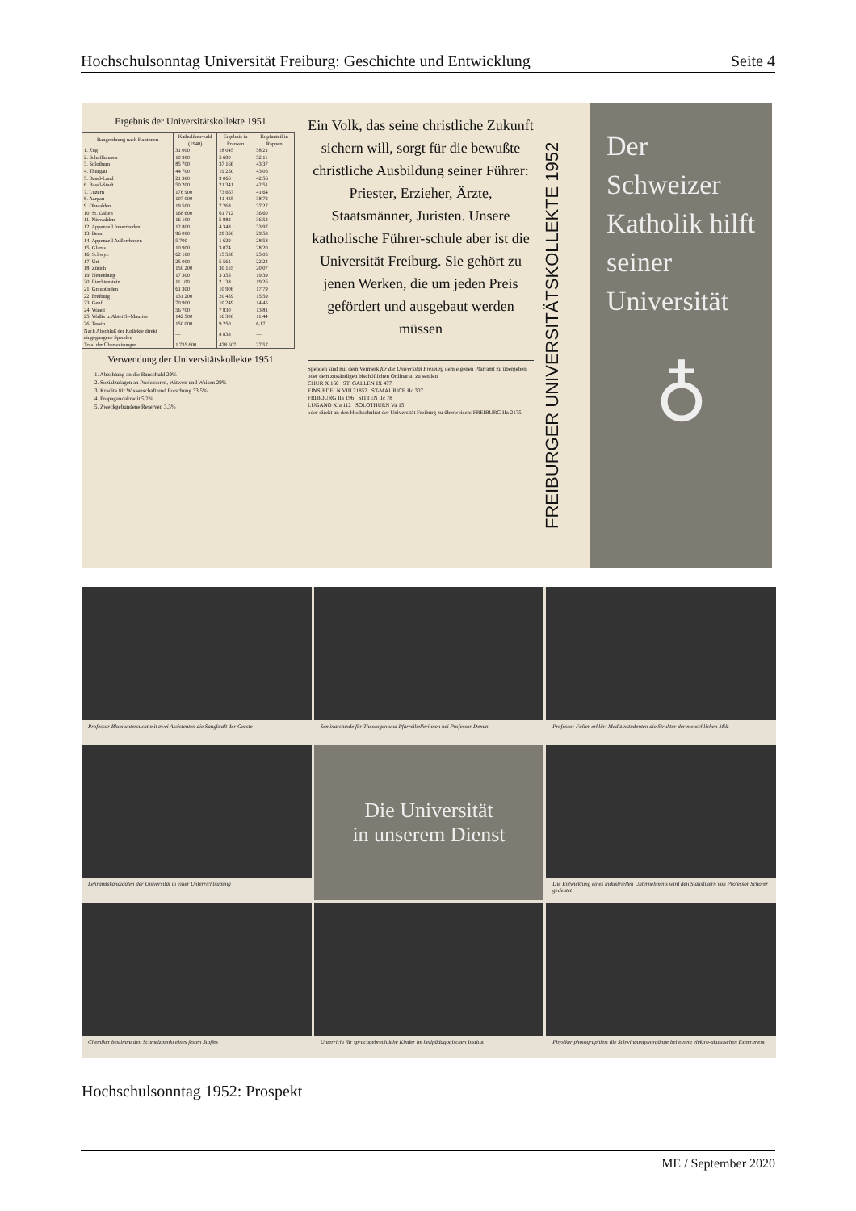Hochschulsonntag Universität Freiburg: Geschichte und Entwicklung Seite 4
Ergebnis der Universitätskollekte 1951
| Rangordnung nach Kantonen | Katholiken-zahl (1940) | Ergebnis in Franken | Kopfanteil in Rappen |
| --- | --- | --- | --- |
| 1. Zug | 31 000 | 18 045 | 58,21 |
| 2. Schaffhausen | 10 900 | 5 680 | 52,11 |
| 3. Solothurn | 85 700 | 37 166 | 43,37 |
| 4. Thurgau | 44 700 | 19 250 | 43,06 |
| 5. Basel-Land | 21 300 | 9 066 | 42,56 |
| 6. Basel-Stadt | 50 200 | 21 341 | 42,51 |
| 7. Luzern | 176 900 | 73 667 | 41,64 |
| 8. Aargau | 107 000 | 41 435 | 38,72 |
| 9. Obwalden | 19 500 | 7 268 | 37,27 |
| 10. St. Gallen | 168 600 | 61 712 | 36,60 |
| 11. Nidwalden | 16 100 | 5 882 | 36,53 |
| 12. Appenzell Innerrhoden | 12 800 | 4 348 | 33,97 |
| 13. Bern | 96 000 | 28 350 | 29,53 |
| 14. Appenzell Außerrhoden | 5 700 | 1 629 | 28,58 |
| 15. Glarus | 10 900 | 3 074 | 28,20 |
| 16. Schwyz | 62 100 | 15 558 | 25,05 |
| 17. Uri | 25 000 | 5 561 | 22,24 |
| 18. Zürich | 150 200 | 30 155 | 20,07 |
| 19. Neuenburg | 17 300 | 3 355 | 19,39 |
| 20. Liechtenstein | 11 100 | 2 138 | 19,26 |
| 21. Graubünden | 61 300 | 10 906 | 17,79 |
| 22. Freiburg | 131 200 | 20 459 | 15,59 |
| 23. Genf | 70 900 | 10 249 | 14,45 |
| 24. Waadt | 56 700 | 7 830 | 13,81 |
| 25. Wallis u. Abtei St-Maurice | 142 500 | 16 300 | 11,44 |
| 26. Tessin | 150 000 | 9 250 | 6,17 |
| Nach Abschluß der Kollekte direkt eingegangene Spenden | — | 8 833 | — |
| Total der Überweisungen | 1 735 600 | 478 507 | 27,57 |
Verwendung der Universitätskollekte 1951
1. Abzahlung an die Bauschuld 29%
2. Sozialzulagen an Professoren, Witwen und Waisen 29%
3. Kredite für Wissenschaft und Forschung 33,5%
4. Propagandakredit 5,2%
5. Zweckgebundene Reserven 3,3%
Ein Volk, das seine christliche Zukunft sichern will, sorgt für die bewußte christliche Ausbildung seiner Führer: Priester, Erzieher, Ärzte, Staatsmänner, Juristen. Unsere katholische Führer-schule aber ist die Universität Freiburg. Sie gehört zu jenen Werken, die um jeden Preis gefördert und ausgebaut werden müssen
Spenden sind mit dem Vermerk für die Universität Freiburg dem eigenen Pfarramt zu übergeben oder dem zuständigen bischöflichen Ordinariat zu senden
CHUR X 160 ST. GALLEN IX 477
EINSIEDELN VIII 21852 ST-MAURICE IIc 307
FRIBOURG IIa 196 SITTEN IIc 78
LUGANO XIa 112 SOLOTHURN Va 15
oder direkt an den Hochschulrat der Universität Freiburg zu überweisen: FREIBURG IIa 2175.
FREIBURGER UNIVERSITÄTSKOLLEKTE 1952
Der Schweizer Katholik hilft seiner Universität
♁
Professor Blum untersucht mit zwei Assistenten die Saugkraft der Gerste
Seminarstunde für Theologen und Pfarreihelferinnen bei Professor Deman
Professor Faller erklärt Medizinstudenten die Struktur der menschlichen Milz
Lehramtskandidaten der Universität in einer Unterrichtsübung
Die Universität
in unserem Dienst
Die Entwicklung eines industriellen Unternehmens wird den Statistikern von Professor Schorer gedeutet
Chemiker bestimmt den Schmelzpunkt eines festen Stoffes
Unterricht für sprachgebrechliche Kinder im heilpädagogischen Institut
Physiker photographiert die Schwingungsvorgänge bei einem elektro-akustischen Experiment
Hochschulsonntag 1952: Prospekt
ME / September 2020